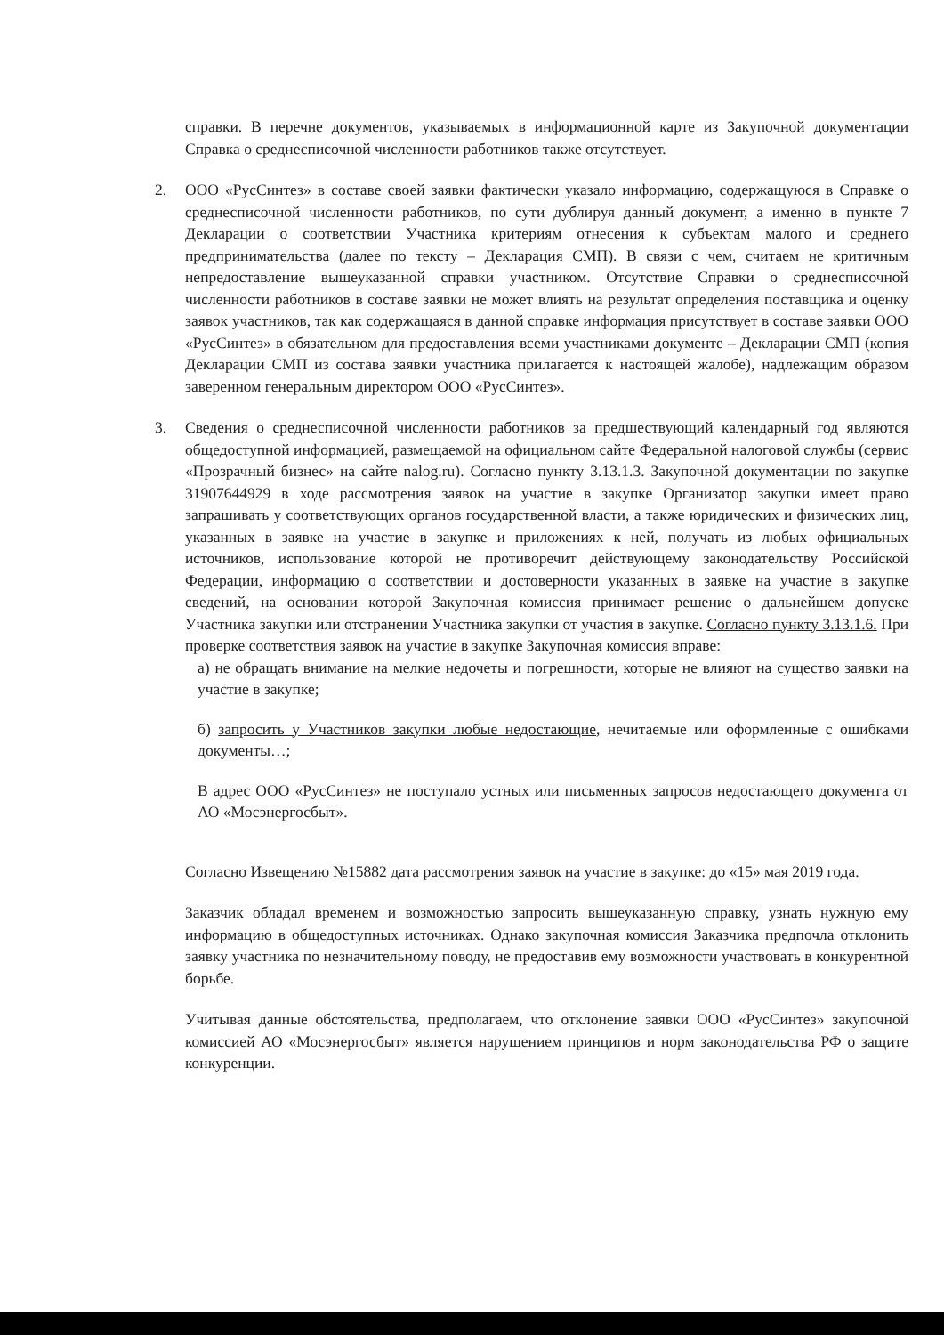справки. В перечне документов, указываемых в информационной карте из Закупочной документации Справка о среднесписочной численности работников также отсутствует.
2. ООО «РусСинтез» в составе своей заявки фактически указало информацию, содержащуюся в Справке о среднесписочной численности работников, по сути дублируя данный документ, а именно в пункте 7 Декларации о соответствии Участника критериям отнесения к субъектам малого и среднего предпринимательства (далее по тексту – Декларация СМП). В связи с чем, считаем не критичным непредоставление вышеуказанной справки участником. Отсутствие Справки о среднесписочной численности работников в составе заявки не может влиять на результат определения поставщика и оценку заявок участников, так как содержащаяся в данной справке информация присутствует в составе заявки ООО «РусСинтез» в обязательном для предоставления всеми участниками документе – Декларации СМП (копия Декларации СМП из состава заявки участника прилагается к настоящей жалобе), надлежащим образом заверенном генеральным директором ООО «РусСинтез».
3. Сведения о среднесписочной численности работников за предшествующий календарный год являются общедоступной информацией, размещаемой на официальном сайте Федеральной налоговой службы (сервис «Прозрачный бизнес» на сайте nalog.ru). Согласно пункту 3.13.1.3. Закупочной документации по закупке 31907644929 в ходе рассмотрения заявок на участие в закупке Организатор закупки имеет право запрашивать у соответствующих органов государственной власти, а также юридических и физических лиц, указанных в заявке на участие в закупке и приложениях к ней, получать из любых официальных источников, использование которой не противоречит действующему законодательству Российской Федерации, информацию о соответствии и достоверности указанных в заявке на участие в закупке сведений, на основании которой Закупочная комиссия принимает решение о дальнейшем допуске Участника закупки или отстранении Участника закупки от участия в закупке. Согласно пункту 3.13.1.6. При проверке соответствия заявок на участие в закупке Закупочная комиссия вправе:
а) не обращать внимание на мелкие недочеты и погрешности, которые не влияют на существо заявки на участие в закупке;
б) запросить у Участников закупки любые недостающие, нечитаемые или оформленные с ошибками документы…;
В адрес ООО «РусСинтез» не поступало устных или письменных запросов недостающего документа от АО «Мосэнергосбыт».
Согласно Извещению №15882 дата рассмотрения заявок на участие в закупке: до «15» мая 2019 года.
Заказчик обладал временем и возможностью запросить вышеуказанную справку, узнать нужную ему информацию в общедоступных источниках. Однако закупочная комиссия Заказчика предпочла отклонить заявку участника по незначительному поводу, не предоставив ему возможности участвовать в конкурентной борьбе.
Учитывая данные обстоятельства, предполагаем, что отклонение заявки ООО «РусСинтез» закупочной комиссией АО «Мосэнергосбыт» является нарушением принципов и норм законодательства РФ о защите конкуренции.